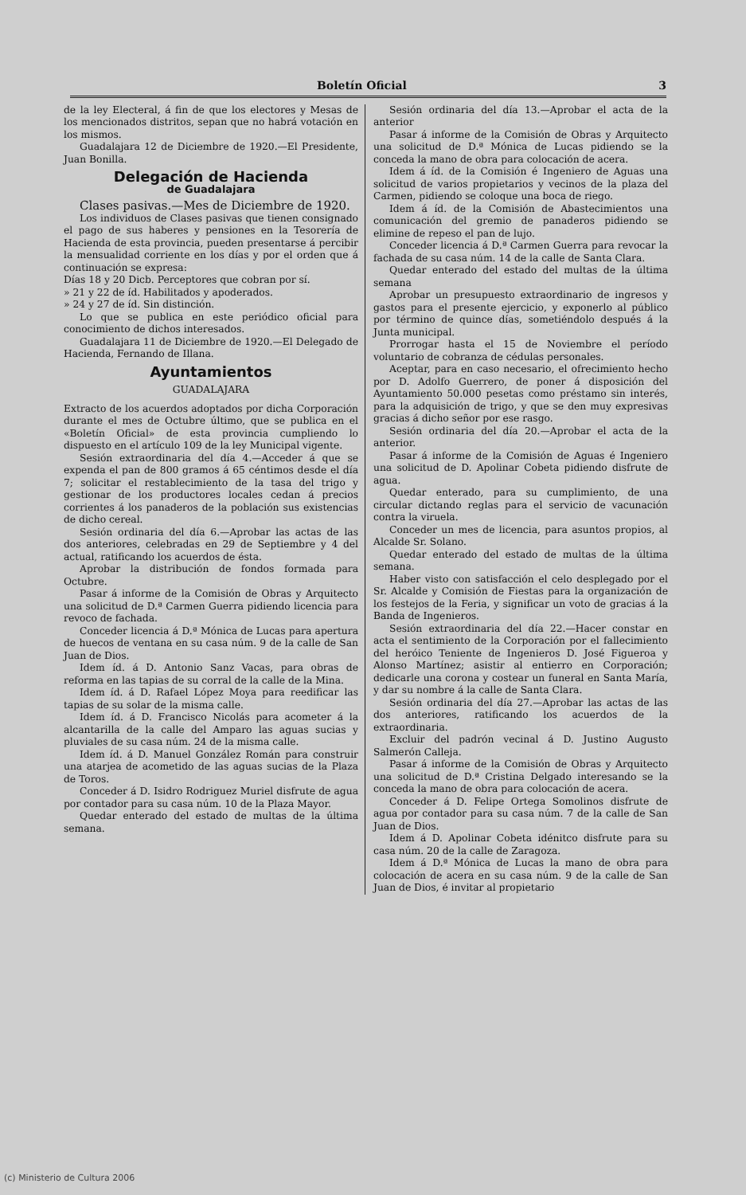Boletín Oficial 3
de la ley Electeral, á fin de que los electores y Mesas de los mencionados distritos, sepan que no habrá votación en los mismos.
Guadalajara 12 de Diciembre de 1920.—El Presidente, Juan Bonilla.
Delegación de Hacienda
de Guadalajara
Clases pasivas.—Mes de Diciembre de 1920.
Los individuos de Clases pasivas que tienen consignado el pago de sus haberes y pensiones en la Tesorería de Hacienda de esta provincia, pueden presentarse á percibir la mensualidad corriente en los días y por el orden que á continuación se expresa:
Días 18 y 20 Dicb. Perceptores que cobran por sí.
» 21 y 22 de íd. Habilitados y apoderados.
» 24 y 27 de íd. Sin distinción.
Lo que se publica en este periódico oficial para conocimiento de dichos interesados.
Guadalajara 11 de Diciembre de 1920.—El Delegado de Hacienda, Fernando de Illana.
Ayuntamientos
GUADALAJARA
Extracto de los acuerdos adoptados por dicha Corporación durante el mes de Octubre último, que se publica en el «Boletín Oficial» de esta provincia cumpliendo lo dispuesto en el artículo 109 de la ley Municipal vigente.
Sesión extraordinaria del día 4.—Acceder á que se expenda el pan de 800 gramos á 65 céntimos desde el día 7; solicitar el restablecimiento de la tasa del trigo y gestionar de los productores locales cedan á precios corrientes á los panaderos de la población sus existencias de dicho cereal.
Sesión ordinaria del día 6.—Aprobar las actas de las dos anteriores, celebradas en 29 de Septiembre y 4 del actual, ratificando los acuerdos de ésta.
Aprobar la distribución de fondos formada para Octubre.
Pasar á informe de la Comisión de Obras y Arquitecto una solicitud de D.ª Carmen Guerra pidiendo licencia para revoco de fachada.
Conceder licencia á D.ª Mónica de Lucas para apertura de huecos de ventana en su casa núm. 9 de la calle de San Juan de Dios.
Idem íd. á D. Antonio Sanz Vacas, para obras de reforma en las tapias de su corral de la calle de la Mina.
Idem íd. á D. Rafael López Moya para reedificar las tapias de su solar de la misma calle.
Idem íd. á D. Francisco Nicolás para acometer á la alcantarilla de la calle del Amparo las aguas sucias y pluviales de su casa núm. 24 de la misma calle.
Idem íd. á D. Manuel González Román para construir una atarjea de acometido de las aguas sucias de la Plaza de Toros.
Conceder á D. Isidro Rodriguez Muriel disfrute de agua por contador para su casa núm. 10 de la Plaza Mayor.
Quedar enterado del estado de multas de la última semana.
Sesión ordinaria del día 13.—Aprobar el acta de la anterior
Pasar á informe de la Comisión de Obras y Arquitecto una solicitud de D.ª Mónica de Lucas pidiendo se la conceda la mano de obra para colocación de acera.
Idem á íd. de la Comisión é Ingeniero de Aguas una solicitud de varios propietarios y vecinos de la plaza del Carmen, pidiendo se coloque una boca de riego.
Idem á íd. de la Comisión de Abastecimientos una comunicación del gremio de panaderos pidiendo se elimine de repeso el pan de lujo.
Conceder licencia á D.ª Carmen Guerra para revocar la fachada de su casa núm. 14 de la calle de Santa Clara.
Quedar enterado del estado del multas de la última semana
Aprobar un presupuesto extraordinario de ingresos y gastos para el presente ejercicio, y exponerlo al público por término de quince días, sometiéndolo después á la Junta municipal.
Prorrogar hasta el 15 de Noviembre el período voluntario de cobranza de cédulas personales.
Aceptar, para en caso necesario, el ofrecimiento hecho por D. Adolfo Guerrero, de poner á disposición del Ayuntamiento 50.000 pesetas como préstamo sin interés, para la adquisición de trigo, y que se den muy expresivas gracias á dicho señor por ese rasgo.
Sesión ordinaria del día 20.—Aprobar el acta de la anterior.
Pasar á informe de la Comisión de Aguas é Ingeniero una solicitud de D. Apolinar Cobeta pidiendo disfrute de agua.
Quedar enterado, para su cumplimiento, de una circular dictando reglas para el servicio de vacunación contra la viruela.
Conceder un mes de licencia, para asuntos propios, al Alcalde Sr. Solano.
Quedar enterado del estado de multas de la última semana.
Haber visto con satisfacción el celo desplegado por el Sr. Alcalde y Comisión de Fiestas para la organización de los festejos de la Feria, y significar un voto de gracias á la Banda de Ingenieros.
Sesión extraordinaria del día 22.—Hacer constar en acta el sentimiento de la Corporación por el fallecimiento del heróico Teniente de Ingenieros D. José Figueroa y Alonso Martínez; asistir al entierro en Corporación; dedicarle una corona y costear un funeral en Santa María, y dar su nombre á la calle de Santa Clara.
Sesión ordinaria del día 27.—Aprobar las actas de las dos anteriores, ratificando los acuerdos de la extraordinaria.
Excluir del padrón vecinal á D. Justino Augusto Salmerón Calleja.
Pasar á informe de la Comisión de Obras y Arquitecto una solicitud de D.ª Cristina Delgado interesando se la conceda la mano de obra para colocación de acera.
Conceder á D. Felipe Ortega Somolinos disfrute de agua por contador para su casa núm. 7 de la calle de San Juan de Dios.
Idem á D. Apolinar Cobeta idénitco disfrute para su casa núm. 20 de la calle de Zaragoza.
Idem á D.ª Mónica de Lucas la mano de obra para colocación de acera en su casa núm. 9 de la calle de San Juan de Dios, é invitar al propietario
(c) Ministerio de Cultura 2006